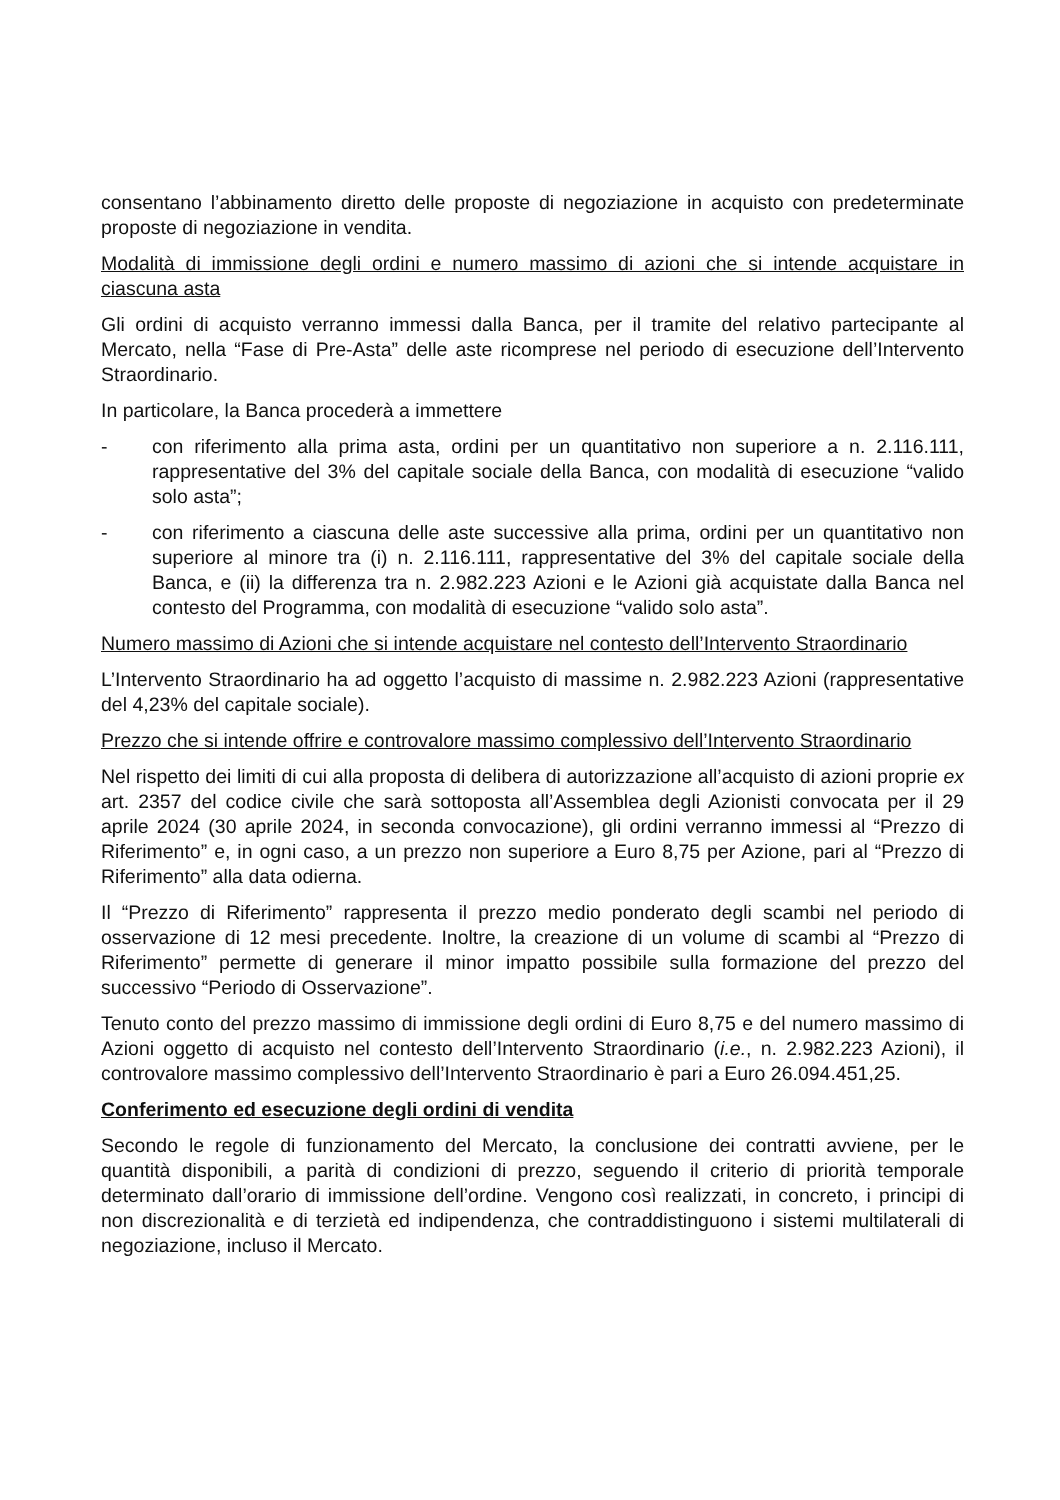consentano l’abbinamento diretto delle proposte di negoziazione in acquisto con predeterminate proposte di negoziazione in vendita.
Modalità di immissione degli ordini e numero massimo di azioni che si intende acquistare in ciascuna asta
Gli ordini di acquisto verranno immessi dalla Banca, per il tramite del relativo partecipante al Mercato, nella “Fase di Pre-Asta” delle aste ricomprese nel periodo di esecuzione dell’Intervento Straordinario.
In particolare, la Banca procederà a immettere
- con riferimento alla prima asta, ordini per un quantitativo non superiore a n. 2.116.111, rappresentative del 3% del capitale sociale della Banca, con modalità di esecuzione “valido solo asta”;
- con riferimento a ciascuna delle aste successive alla prima, ordini per un quantitativo non superiore al minore tra (i) n. 2.116.111, rappresentative del 3% del capitale sociale della Banca, e (ii) la differenza tra n. 2.982.223 Azioni e le Azioni già acquistate dalla Banca nel contesto del Programma, con modalità di esecuzione “valido solo asta”.
Numero massimo di Azioni che si intende acquistare nel contesto dell’Intervento Straordinario
L’Intervento Straordinario ha ad oggetto l’acquisto di massime n. 2.982.223 Azioni (rappresentative del 4,23% del capitale sociale).
Prezzo che si intende offrire e controvalore massimo complessivo dell’Intervento Straordinario
Nel rispetto dei limiti di cui alla proposta di delibera di autorizzazione all’acquisto di azioni proprie ex art. 2357 del codice civile che sarà sottoposta all’Assemblea degli Azionisti convocata per il 29 aprile 2024 (30 aprile 2024, in seconda convocazione), gli ordini verranno immessi al “Prezzo di Riferimento” e, in ogni caso, a un prezzo non superiore a Euro 8,75 per Azione, pari al “Prezzo di Riferimento” alla data odierna.
Il “Prezzo di Riferimento” rappresenta il prezzo medio ponderato degli scambi nel periodo di osservazione di 12 mesi precedente. Inoltre, la creazione di un volume di scambi al “Prezzo di Riferimento” permette di generare il minor impatto possibile sulla formazione del prezzo del successivo “Periodo di Osservazione”.
Tenuto conto del prezzo massimo di immissione degli ordini di Euro 8,75 e del numero massimo di Azioni oggetto di acquisto nel contesto dell’Intervento Straordinario (i.e., n. 2.982.223 Azioni), il controvalore massimo complessivo dell’Intervento Straordinario è pari a Euro 26.094.451,25.
Conferimento ed esecuzione degli ordini di vendita
Secondo le regole di funzionamento del Mercato, la conclusione dei contratti avviene, per le quantità disponibili, a parità di condizioni di prezzo, seguendo il criterio di priorità temporale determinato dall’orario di immissione dell’ordine. Vengono così realizzati, in concreto, i principi di non discrezionalità e di terzietà ed indipendenza, che contraddistinguono i sistemi multilaterali di negoziazione, incluso il Mercato.